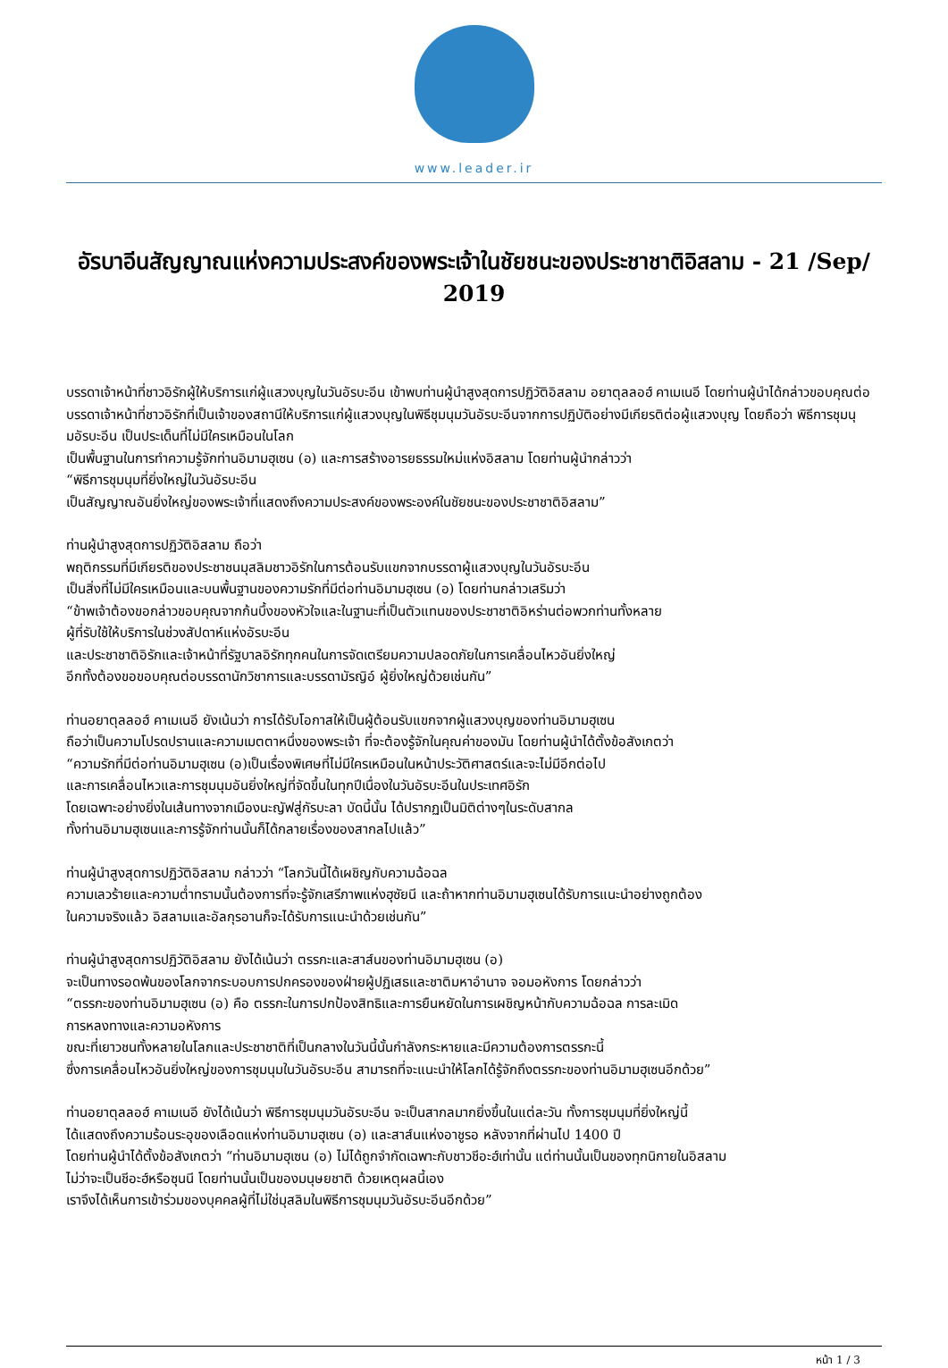www.leader.ir
อัรบาอีนสัญญาณแห่งความประสงค์ของพระเจ้าในชัยชนะของประชาชาติอิสลาม - 21 /Sep/ 2019
บรรดาเจ้าหน้าที่ชาวอิรักผู้ให้บริการแก่ผู้แสวงบุญในวันอัรบะอีน เข้าพบท่านผู้นำสูงสุดการปฏิวัติอิสลาม อยาตุลลอฮ์ คาเมเนอี โดยท่านผู้นำได้กล่าวขอบคุณต่อบรรดาเจ้าหน้าที่ชาวอิรักที่เป็นเจ้าของสถานีให้บริการแก่ผู้แสวงบุญในพิธีชุมนุมวันอัรบะอีนจากการปฏิบัติอย่างมีเกียรติต่อผู้แสวงบุญ โดยถือว่า พิธีการชุมนุมอัรบะอีน เป็นประเด็นที่ไม่มีใครเหมือนในโลก
เป็นพื้นฐานในการทำความรู้จักท่านอิมามฮุเซน (อ) และการสร้างอารยธรรมใหม่แห่งอิสลาม โดยท่านผู้นำกล่าวว่า
“พิธีการชุมนุมที่ยิ่งใหญ่ในวันอัรบะอีน
เป็นสัญญาณอันยิ่งใหญ่ของพระเจ้าที่แสดงถึงความประสงค์ของพระองค์ในชัยชนะของประชาชาติอิสลาม”
ท่านผู้นำสูงสุดการปฏิวัติอิสลาม ถือว่า
พฤติกรรมที่มีเกียรติของประชาชนมุสลิมชาวอิรักในการต้อนรับแขกจากบรรดาผู้แสวงบุญในวันอัรบะอีน
เป็นสิ่งที่ไม่มีใครเหมือนและบนพื้นฐานของความรักที่มีต่อท่านอิมามฮุเซน (อ) โดยท่านกล่าวเสริมว่า
“ข้าพเจ้าต้องขอกล่าวขอบคุณจากก้นบึ้งของหัวใจและในฐานะที่เป็นตัวแทนของประชาชาติอิหร่านต่อพวกท่านทั้งหลาย
ผู้ที่รับใช้ให้บริการในช่วงสัปดาห์แห่งอัรบะอีน
และประชาชาติอิรักและเจ้าหน้าที่รัฐบาลอิรักทุกคนในการจัดเตรียมความปลอดภัยในการเคลื่อนไหวอันยิ่งใหญ่
อีกทั้งต้องขอขอบคุณต่อบรรดานักวิชาการและบรรดามัรญิอ์ ผู้ยิ่งใหญ่ด้วยเช่นกัน”
ท่านอยาตุลลอฮ์ คาเมเนอี ยังเน้นว่า การได้รับโอกาสให้เป็นผู้ต้อนรับแขกจากผู้แสวงบุญของท่านอิมามฮุเซน
ถือว่าเป็นความโปรดปรานและความเมตตาหนึ่งของพระเจ้า ที่จะต้องรู้จักในคุณค่าของมัน โดยท่านผู้นำได้ตั้งข้อสังเกตว่า
“ความรักที่มีต่อท่านอิมามฮุเซน (อ)เป็นเรื่องพิเศษที่ไม่มีใครเหมือนในหน้าประวัติศาสตร์และจะไม่มีอีกต่อไป
และการเคลื่อนไหวและการชุมนุมอันยิ่งใหญ่ที่จัดขึ้นในทุกปีเนื่องในวันอัรบะอีนในประเทศอิรัก
โดยเฉพาะอย่างยิ่งในเส้นทางจากเมืองนะญัฟสู่กัรบะลา บัดนี้นั้น ได้ปรากฏเป็นมิติต่างๆในระดับสากล
ทั้งท่านอิมามฮุเซนและการรู้จักท่านนั้นก็ได้กลายเรื่องของสากลไปแล้ว”
ท่านผู้นำสูงสุดการปฏิวัติอิสลาม กล่าวว่า “โลกวันนี้ได้เผชิญกับความฉ้อฉล
ความเลวร้ายและความต่ำทรามนั้นต้องการที่จะรู้จักเสรีภาพแห่งฮุซัยนี และถ้าหากท่านอิมามฮุเซนได้รับการแนะนำอย่างถูกต้อง
ในความจริงแล้ว อิสลามและอัลกุรอานก็จะได้รับการแนะนำด้วยเช่นกัน”
ท่านผู้นำสูงสุดการปฏิวัติอิสลาม ยังได้เน้นว่า ตรรกะและสาส์นของท่านอิมามฮุเซน (อ)
จะเป็นทางรอดพ้นของโลกจากระบอบการปกครองของฝ่ายผู้ปฏิเสธและชาติมหาอำนาจ จอมอหังการ โดยกล่าวว่า
“ตรรกะของท่านอิมามฮุเซน (อ) คือ ตรรกะในการปกป้องสิทธิและการยืนหยัดในการเผชิญหน้ากับความฉ้อฉล การละเมิด
การหลงทางและความอหังการ
ขณะที่เยาวชนทั้งหลายในโลกและประชาชาติที่เป็นกลางในวันนี้นั้นกำลังกระหายและมีความต้องการตรรกะนี้
ซึ่งการเคลื่อนไหวอันยิ่งใหญ่ของการชุมนุมในวันอัรบะอีน สามารถที่จะแนะนำให้โลกได้รู้จักถึงตรรกะของท่านอิมามฮุเซนอีกด้วย”
ท่านอยาตุลลอฮ์ คาเมเนอี ยังได้เน้นว่า พิธีการชุมนุมวันอัรบะอีน จะเป็นสากลมากยิ่งขึ้นในแต่ละวัน ทั้งการชุมนุมที่ยิ่งใหญ่นี้
ได้แสดงถึงความร้อนระอุของเลือดแห่งท่านอิมามฮุเซน (อ) และสาส์นแห่งอาชูรอ หลังจากที่ผ่านไป 1400 ปี
โดยท่านผู้นำได้ตั้งข้อสังเกตว่า “ท่านอิมามฮุเซน (อ) ไม่ได้ถูกจำกัดเฉพาะกับชาวชีอะฮ์เท่านั้น แต่ท่านนั้นเป็นของทุกนิกายในอิสลาม
ไม่ว่าจะเป็นชีอะฮ์หรือซุนนี โดยท่านนั้นเป็นของมนุษยชาติ ด้วยเหตุผลนี้เอง
เราจึงได้เห็นการเข้าร่วมของบุคคลผู้ที่ไม่ใช่มุสลิมในพิธีการชุมนุมวันอัรบะอีนอีกด้วย”
หน้า 1 / 3